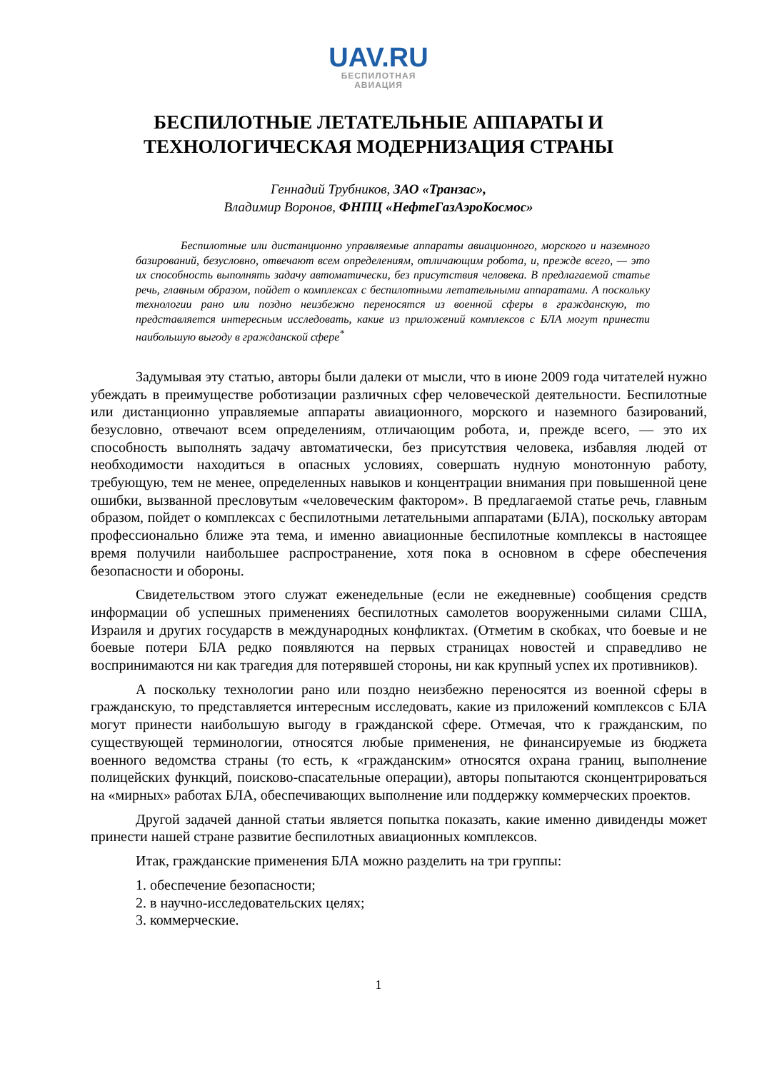UAV.RU
БЕСПИЛОТНАЯ
АВИАЦИЯ
БЕСПИЛОТНЫЕ ЛЕТАТЕЛЬНЫЕ АППАРАТЫ И
ТЕХНОЛОГИЧЕСКАЯ МОДЕРНИЗАЦИЯ СТРАНЫ
Геннадий Трубников, ЗАО «Транзас»,
Владимир Воронов, ФНПЦ «НефтеГазАэроКосмос»
Беспилотные или дистанционно управляемые аппараты авиационного, морского и наземного базирований, безусловно, отвечают всем определениям, отличающим робота, и, прежде всего, — это их способность выполнять задачу автоматически, без присутствия человека. В предлагаемой статье речь, главным образом, пойдет о комплексах с беспилотными летательными аппаратами. А поскольку технологии рано или поздно неизбежно переносятся из военной сферы в гражданскую, то представляется интересным исследовать, какие из приложений комплексов с БЛА могут принести наибольшую выгоду в гражданской сфере<sup>*</sup>
Задумывая эту статью, авторы были далеки от мысли, что в июне 2009 года читателей нужно убеждать в преимуществе роботизации различных сфер человеческой деятельности. Беспилотные или дистанционно управляемые аппараты авиационного, морского и наземного базирований, безусловно, отвечают всем определениям, отличающим робота, и, прежде всего, — это их способность выполнять задачу автоматически, без присутствия человека, избавляя людей от необходимости находиться в опасных условиях, совершать нудную монотонную работу, требующую, тем не менее, определенных навыков и концентрации внимания при повышенной цене ошибки, вызванной пресловутым «человеческим фактором». В предлагаемой статье речь, главным образом, пойдет о комплексах с беспилотными летательными аппаратами (БЛА), поскольку авторам профессионально ближе эта тема, и именно авиационные беспилотные комплексы в настоящее время получили наибольшее распространение, хотя пока в основном в сфере обеспечения безопасности и обороны.
Свидетельством этого служат еженедельные (если не ежедневные) сообщения средств информации об успешных применениях беспилотных самолетов вооруженными силами США, Израиля и других государств в международных конфликтах. (Отметим в скобках, что боевые и не боевые потери БЛА редко появляются на первых страницах новостей и справедливо не воспринимаются ни как трагедия для потерявшей стороны, ни как крупный успех их противников).
А поскольку технологии рано или поздно неизбежно переносятся из военной сферы в гражданскую, то представляется интересным исследовать, какие из приложений комплексов с БЛА могут принести наибольшую выгоду в гражданской сфере. Отмечая, что к гражданским, по существующей терминологии, относятся любые применения, не финансируемые из бюджета военного ведомства страны (то есть, к «гражданским» относятся охрана границ, выполнение полицейских функций, поисково-спасательные операции), авторы попытаются сконцентрироваться на «мирных» работах БЛА, обеспечивающих выполнение или поддержку коммерческих проектов.
Другой задачей данной статьи является попытка показать, какие именно дивиденды может принести нашей стране развитие беспилотных авиационных комплексов.
Итак, гражданские применения БЛА можно разделить на три группы:
1. обеспечение безопасности;
2. в научно-исследовательских целях;
3. коммерческие.
1